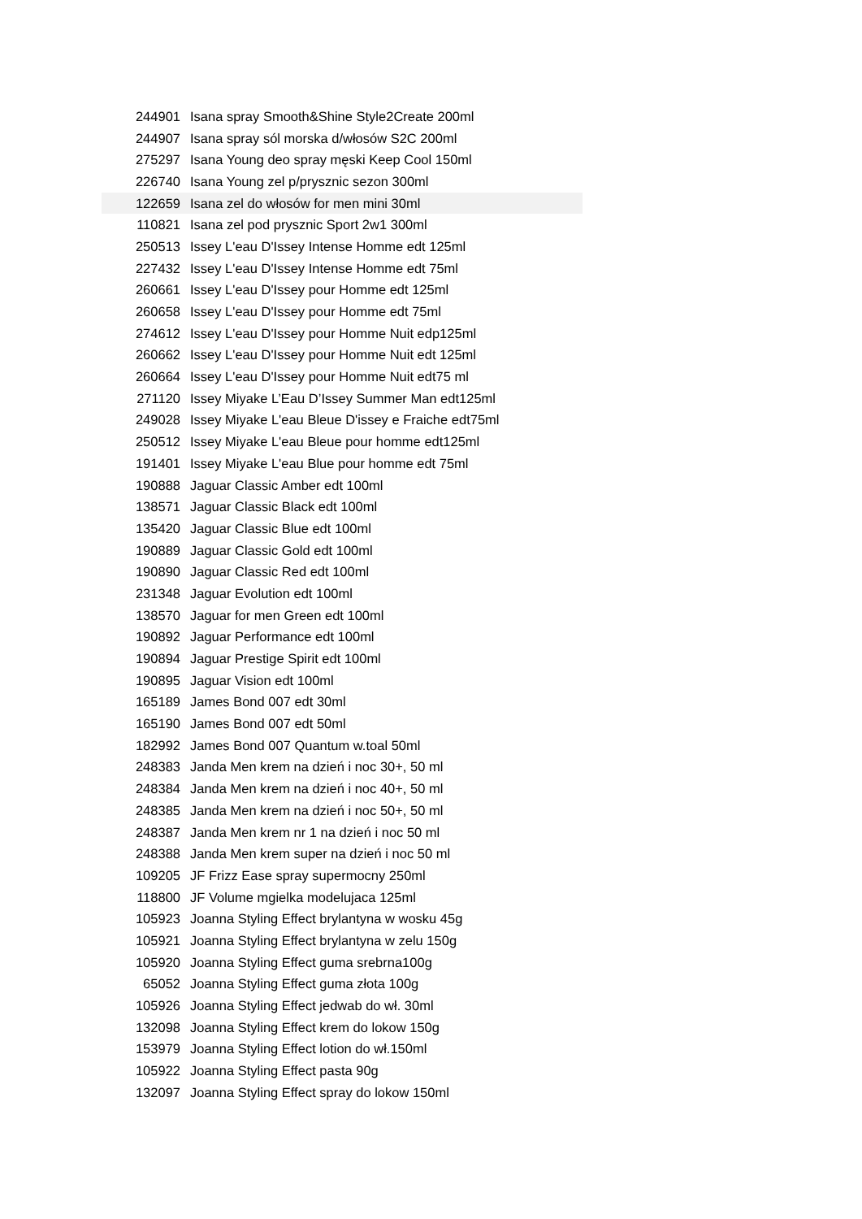| 244901 | Isana spray Smooth&Shine Style2Create 200ml |
| 244907 | Isana spray sól morska d/włosów S2C 200ml |
| 275297 | Isana Young deo spray męski Keep Cool 150ml |
| 226740 | Isana Young zel p/prysznic sezon 300ml |
| 122659 | Isana zel do włosów for men mini 30ml |
| 110821 | Isana zel pod prysznic Sport 2w1 300ml |
| 250513 | Issey L'eau D'Issey Intense Homme edt 125ml |
| 227432 | Issey L'eau D'Issey Intense Homme edt 75ml |
| 260661 | Issey L'eau D'Issey pour Homme edt 125ml |
| 260658 | Issey L'eau D'Issey pour Homme edt 75ml |
| 274612 | Issey L'eau D'Issey pour Homme Nuit edp125ml |
| 260662 | Issey L'eau D'Issey pour Homme Nuit edt 125ml |
| 260664 | Issey L'eau D'Issey pour Homme Nuit edt75 ml |
| 271120 | Issey Miyake L’Eau D’Issey Summer Man edt125ml |
| 249028 | Issey Miyake L'eau Bleue D'issey e Fraiche edt75ml |
| 250512 | Issey Miyake L'eau Bleue pour homme edt125ml |
| 191401 | Issey Miyake L'eau Blue pour homme edt 75ml |
| 190888 | Jaguar Classic Amber edt 100ml |
| 138571 | Jaguar Classic Black edt 100ml |
| 135420 | Jaguar Classic Blue edt 100ml |
| 190889 | Jaguar Classic Gold edt 100ml |
| 190890 | Jaguar Classic Red edt 100ml |
| 231348 | Jaguar Evolution edt 100ml |
| 138570 | Jaguar for men Green edt 100ml |
| 190892 | Jaguar Performance edt 100ml |
| 190894 | Jaguar Prestige Spirit edt 100ml |
| 190895 | Jaguar Vision edt 100ml |
| 165189 | James Bond 007 edt 30ml |
| 165190 | James Bond 007 edt 50ml |
| 182992 | James Bond 007 Quantum w.toal 50ml |
| 248383 | Janda Men krem na dzień i noc 30+, 50 ml |
| 248384 | Janda Men krem na dzień i noc 40+, 50 ml |
| 248385 | Janda Men krem na dzień i noc 50+, 50 ml |
| 248387 | Janda Men krem nr 1 na dzień i noc 50 ml |
| 248388 | Janda Men krem super na dzień i noc 50 ml |
| 109205 | JF Frizz Ease spray supermocny 250ml |
| 118800 | JF Volume mgielka modelujaca 125ml |
| 105923 | Joanna Styling Effect brylantyna w wosku 45g |
| 105921 | Joanna Styling Effect brylantyna w zelu 150g |
| 105920 | Joanna Styling Effect guma srebrna100g |
| 65052 | Joanna Styling Effect guma złota 100g |
| 105926 | Joanna Styling Effect jedwab do wł. 30ml |
| 132098 | Joanna Styling Effect krem do lokow 150g |
| 153979 | Joanna Styling Effect lotion do wł.150ml |
| 105922 | Joanna Styling Effect pasta 90g |
| 132097 | Joanna Styling Effect spray do lokow 150ml |